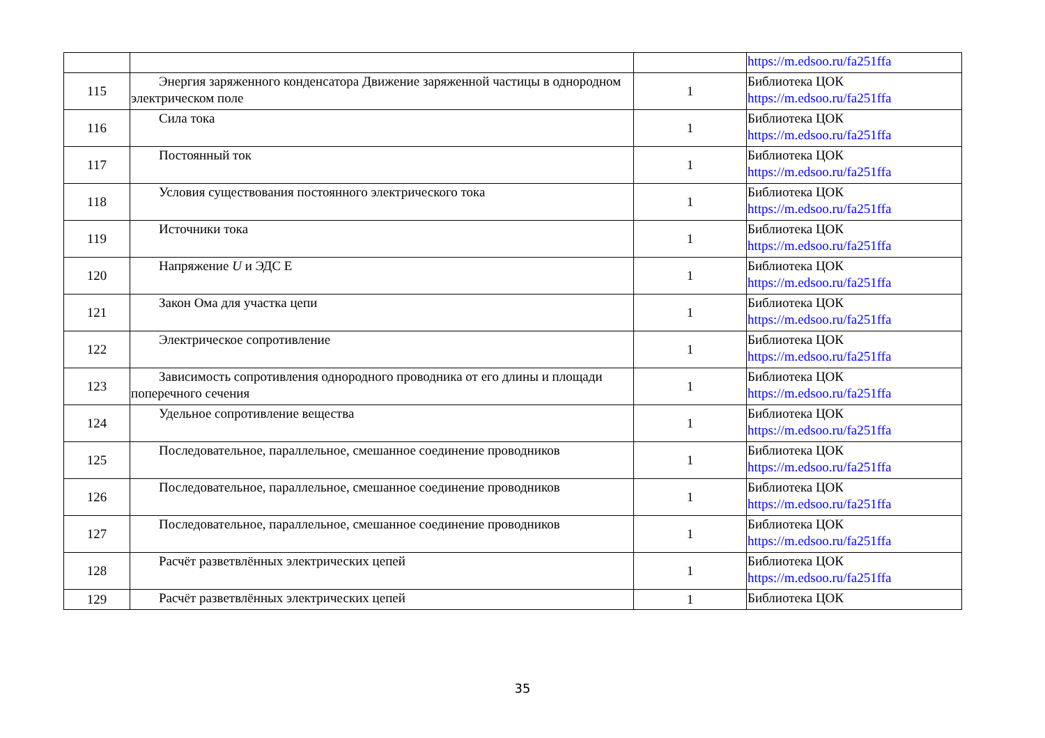| | | | https://m.edsoo.ru/fa251ffa |
| 115 | Энергия заряженного конденсатора Движение заряженной частицы в однородном электрическом поле | 1 | Библиотека ЦОК https://m.edsoo.ru/fa251ffa |
| 116 | Сила тока | 1 | Библиотека ЦОК https://m.edsoo.ru/fa251ffa |
| 117 | Постоянный ток | 1 | Библиотека ЦОК https://m.edsoo.ru/fa251ffa |
| 118 | Условия существования постоянного электрического тока | 1 | Библиотека ЦОК https://m.edsoo.ru/fa251ffa |
| 119 | Источники тока | 1 | Библиотека ЦОК https://m.edsoo.ru/fa251ffa |
| 120 | Напряжение U и ЭДС Е | 1 | Библиотека ЦОК https://m.edsoo.ru/fa251ffa |
| 121 | Закон Ома для участка цепи | 1 | Библиотека ЦОК https://m.edsoo.ru/fa251ffa |
| 122 | Электрическое сопротивление | 1 | Библиотека ЦОК https://m.edsoo.ru/fa251ffa |
| 123 | Зависимость сопротивления однородного проводника от его длины и площади поперечного сечения | 1 | Библиотека ЦОК https://m.edsoo.ru/fa251ffa |
| 124 | Удельное сопротивление вещества | 1 | Библиотека ЦОК https://m.edsoo.ru/fa251ffa |
| 125 | Последовательное, параллельное, смешанное соединение проводников | 1 | Библиотека ЦОК https://m.edsoo.ru/fa251ffa |
| 126 | Последовательное, параллельное, смешанное соединение проводников | 1 | Библиотека ЦОК https://m.edsoo.ru/fa251ffa |
| 127 | Последовательное, параллельное, смешанное соединение проводников | 1 | Библиотека ЦОК https://m.edsoo.ru/fa251ffa |
| 128 | Расчёт разветвлённых электрических цепей | 1 | Библиотека ЦОК https://m.edsoo.ru/fa251ffa |
| 129 | Расчёт разветвлённых электрических цепей | 1 | Библиотека ЦОК |
35